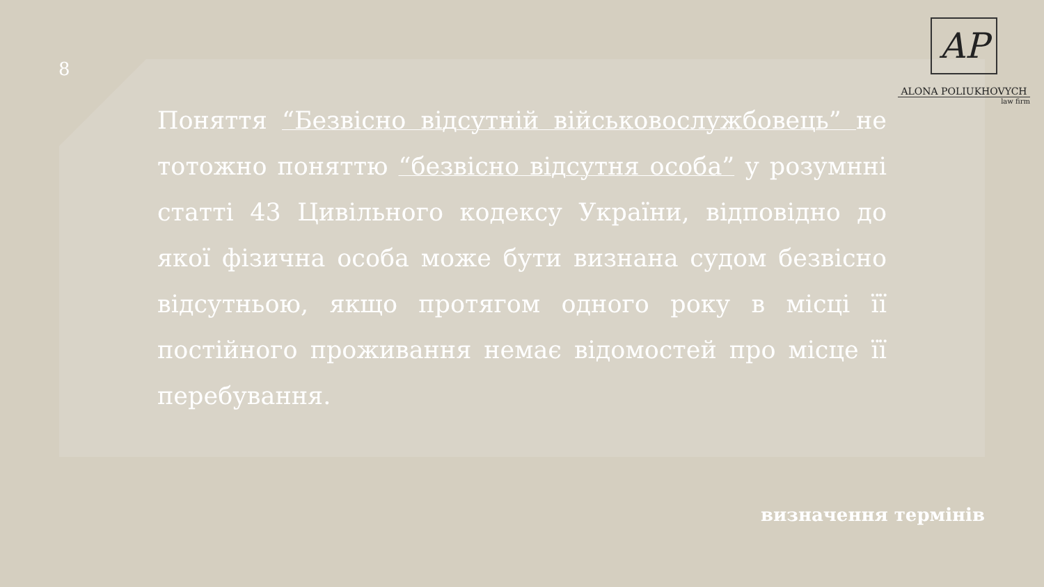8
AP
ALONA POLIUKHOVYCH
law firm
Поняття “Безвісно відсутній військовослужбовець” не тотожно поняттю “безвісно відсутня особа” у розумнні статті 43 Цивільного кодексу України, відповідно до якої фізична особа може бути визнана судом безвісно відсутньою, якщо протягом одного року в місці її постійного проживання немає відомостей про місце її перебування.
визначення термінів